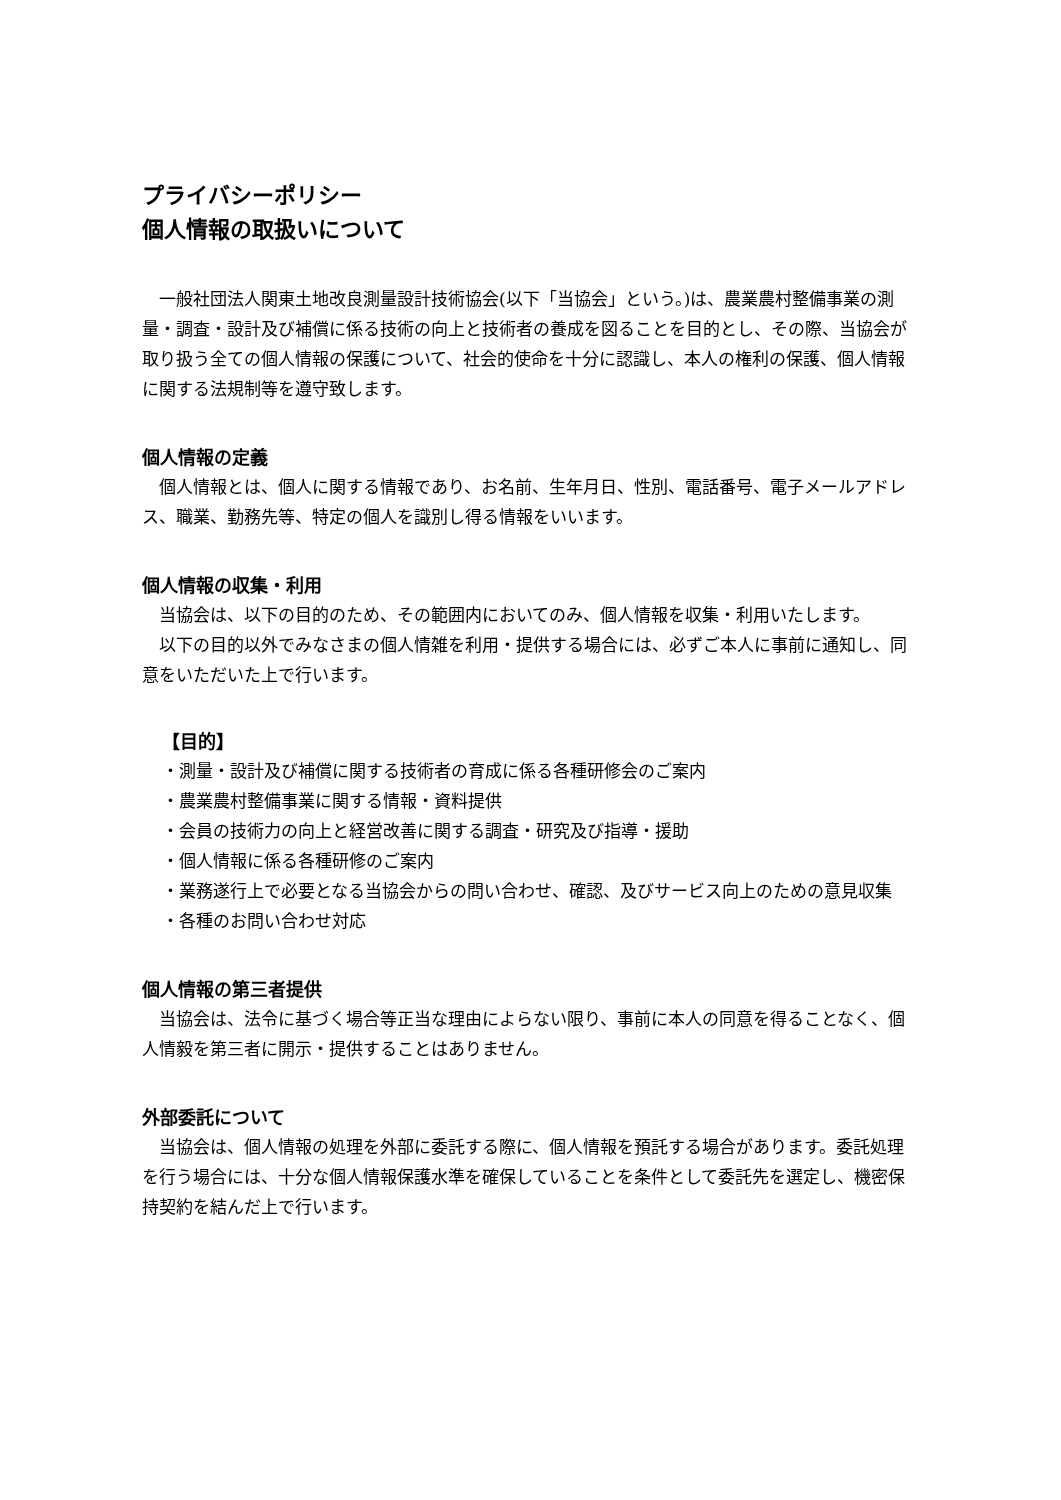プライバシーポリシー
個人情報の取扱いについて
一般社団法人関東土地改良測量設計技術協会(以下「当協会」という。)は、農業農村整備事業の測量・調査・設計及び補償に係る技術の向上と技術者の養成を図ることを目的とし、その際、当協会が取り扱う全ての個人情報の保護について、社会的使命を十分に認識し、本人の権利の保護、個人情報に関する法規制等を遵守致します。
個人情報の定義
個人情報とは、個人に関する情報であり、お名前、生年月日、性別、電話番号、電子メールアドレス、職業、勤務先等、特定の個人を識別し得る情報をいいます。
個人情報の収集・利用
当協会は、以下の目的のため、その範囲内においてのみ、個人情報を収集・利用いたします。
以下の目的以外でみなさまの個人情雑を利用・提供する場合には、必ずご本人に事前に通知し、同意をいただいた上で行います。
【目的】
・測量・設計及び補償に関する技術者の育成に係る各種研修会のご案内
・農業農村整備事業に関する情報・資料提供
・会員の技術力の向上と経営改善に関する調査・研究及び指導・援助
・個人情報に係る各種研修のご案内
・業務遂行上で必要となる当協会からの問い合わせ、確認、及びサービス向上のための意見収集
・各種のお問い合わせ対応
個人情報の第三者提供
当協会は、法令に基づく場合等正当な理由によらない限り、事前に本人の同意を得ることなく、個人情毅を第三者に開示・提供することはありません。
外部委託について
当協会は、個人情報の処理を外部に委託する際に、個人情報を預託する場合があります。委託処理を行う場合には、十分な個人情報保護水準を確保していることを条件として委託先を選定し、機密保持契約を結んだ上で行います。